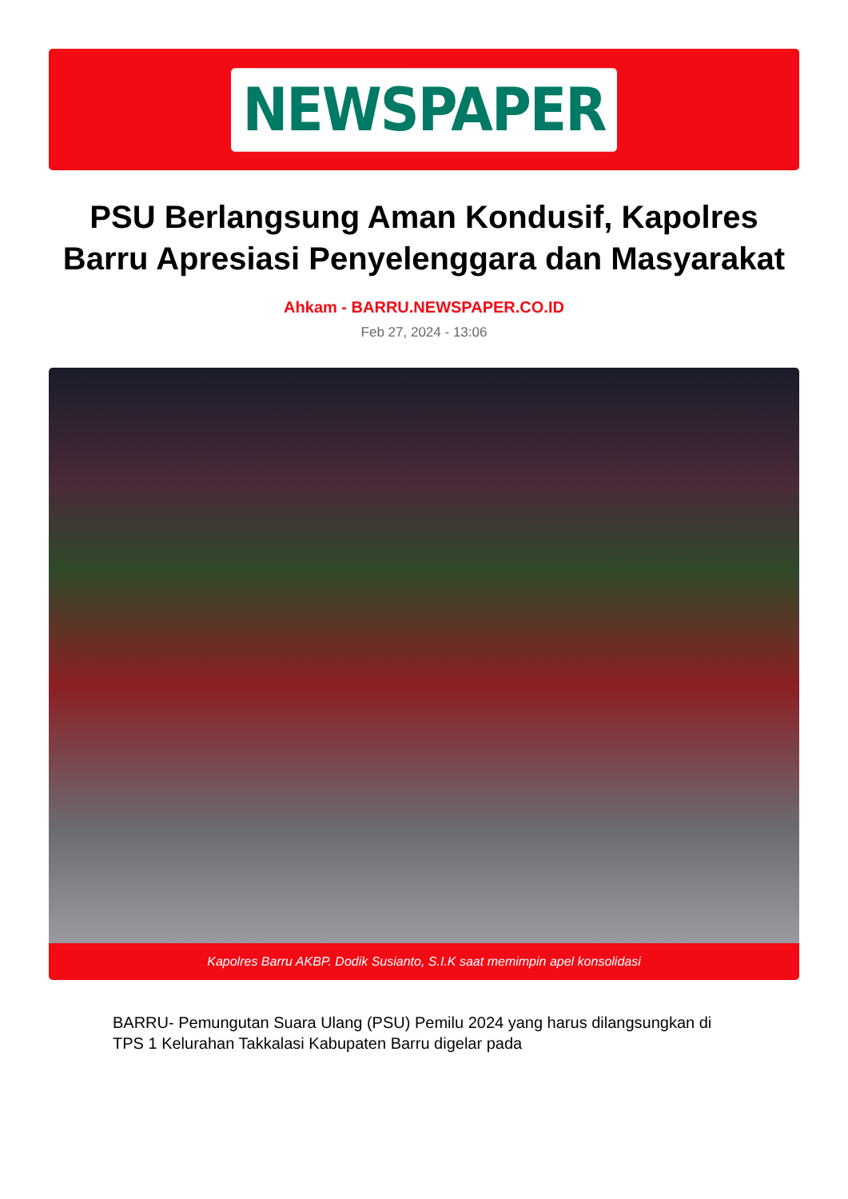NEWSPAPER
PSU Berlangsung Aman Kondusif, Kapolres Barru Apresiasi Penyelenggara dan Masyarakat
Ahkam - BARRU.NEWSPAPER.CO.ID
Feb 27, 2024 - 13:06
Kapolres Barru AKBP. Dodik Susianto, S.I.K saat memimpin apel konsolidasi
BARRU- Pemungutan Suara Ulang (PSU) Pemilu 2024 yang harus dilangsungkan di TPS 1 Kelurahan Takkalasi Kabupaten Barru digelar pada